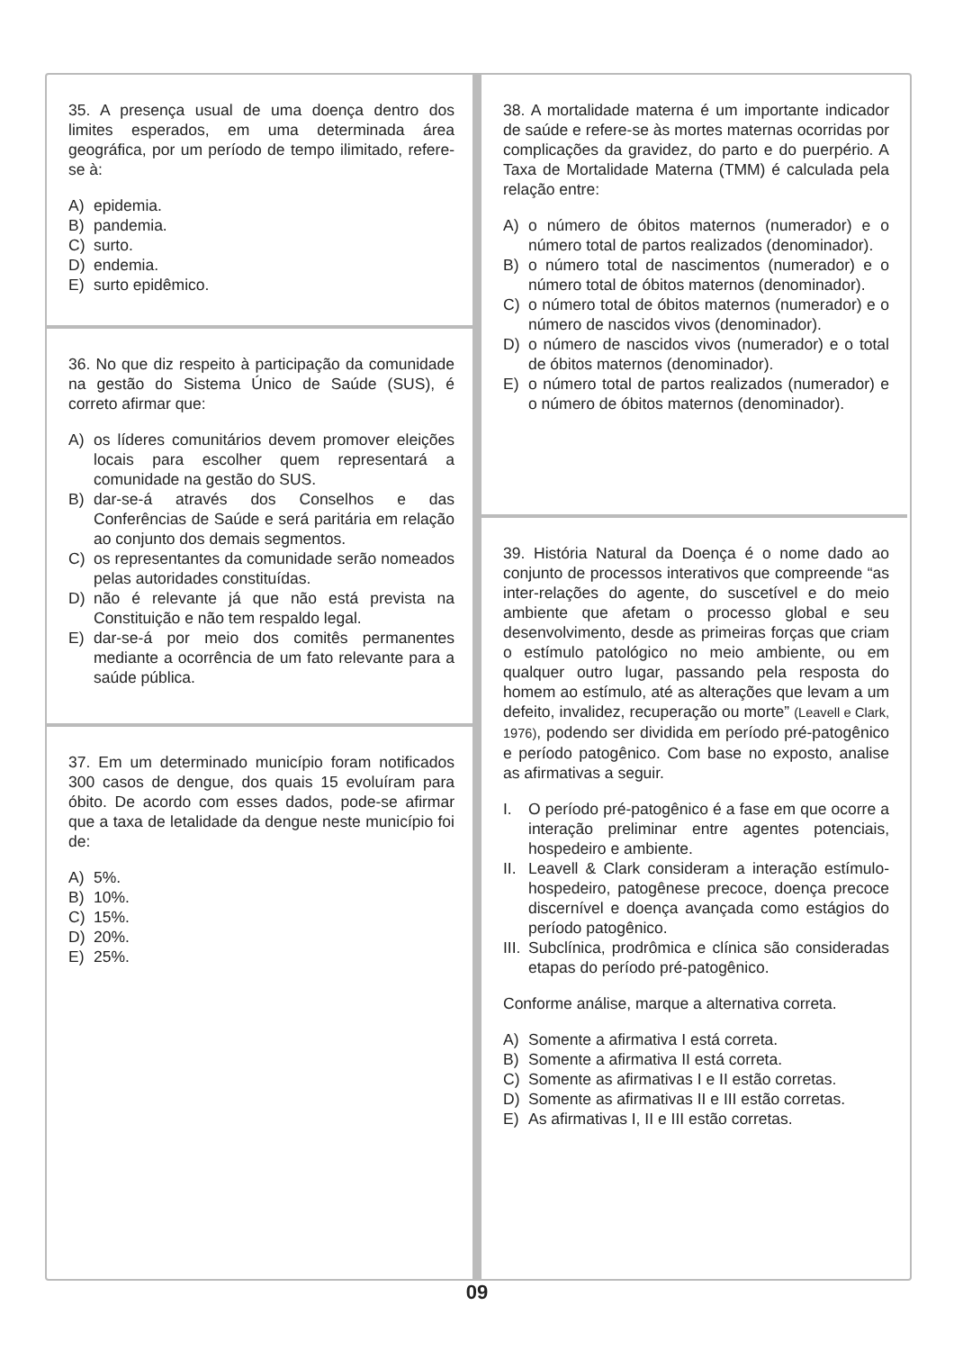35. A presença usual de uma doença dentro dos limites esperados, em uma determinada área geográfica, por um período de tempo ilimitado, refere-se à:
A) epidemia.
B) pandemia.
C) surto.
D) endemia.
E) surto epidêmico.
36. No que diz respeito à participação da comunidade na gestão do Sistema Único de Saúde (SUS), é correto afirmar que:
A) os líderes comunitários devem promover eleições locais para escolher quem representará a comunidade na gestão do SUS.
B) dar-se-á através dos Conselhos e das Conferências de Saúde e será paritária em relação ao conjunto dos demais segmentos.
C) os representantes da comunidade serão nomeados pelas autoridades constituídas.
D) não é relevante já que não está prevista na Constituição e não tem respaldo legal.
E) dar-se-á por meio dos comitês permanentes mediante a ocorrência de um fato relevante para a saúde pública.
37. Em um determinado município foram notificados 300 casos de dengue, dos quais 15 evoluíram para óbito. De acordo com esses dados, pode-se afirmar que a taxa de letalidade da dengue neste município foi de:
A) 5%.
B) 10%.
C) 15%.
D) 20%.
E) 25%.
38. A mortalidade materna é um importante indicador de saúde e refere-se às mortes maternas ocorridas por complicações da gravidez, do parto e do puerpério. A Taxa de Mortalidade Materna (TMM) é calculada pela relação entre:
A) o número de óbitos maternos (numerador) e o número total de partos realizados (denominador).
B) o número total de nascimentos (numerador) e o número total de óbitos maternos (denominador).
C) o número total de óbitos maternos (numerador) e o número de nascidos vivos (denominador).
D) o número de nascidos vivos (numerador) e o total de óbitos maternos (denominador).
E) o número total de partos realizados (numerador) e o número de óbitos maternos (denominador).
39. História Natural da Doença é o nome dado ao conjunto de processos interativos que compreende “as inter-relações do agente, do suscetível e do meio ambiente que afetam o processo global e seu desenvolvimento, desde as primeiras forças que criam o estímulo patológico no meio ambiente, ou em qualquer outro lugar, passando pela resposta do homem ao estímulo, até as alterações que levam a um defeito, invalidez, recuperação ou morte” (Leavell e Clark, 1976), podendo ser dividida em período pré-patogênico e período patogênico. Com base no exposto, analise as afirmativas a seguir.
I. O período pré-patogênico é a fase em que ocorre a interação preliminar entre agentes potenciais, hospedeiro e ambiente.
II. Leavell & Clark consideram a interação estímulo-hospedeiro, patogênese precoce, doença precoce discernível e doença avançada como estágios do período patogênico.
III. Subclínica, prodrômica e clínica são consideradas etapas do período pré-patogênico.
Conforme análise, marque a alternativa correta.
A) Somente a afirmativa I está correta.
B) Somente a afirmativa II está correta.
C) Somente as afirmativas I e II estão corretas.
D) Somente as afirmativas II e III estão corretas.
E) As afirmativas I, II e III estão corretas.
09